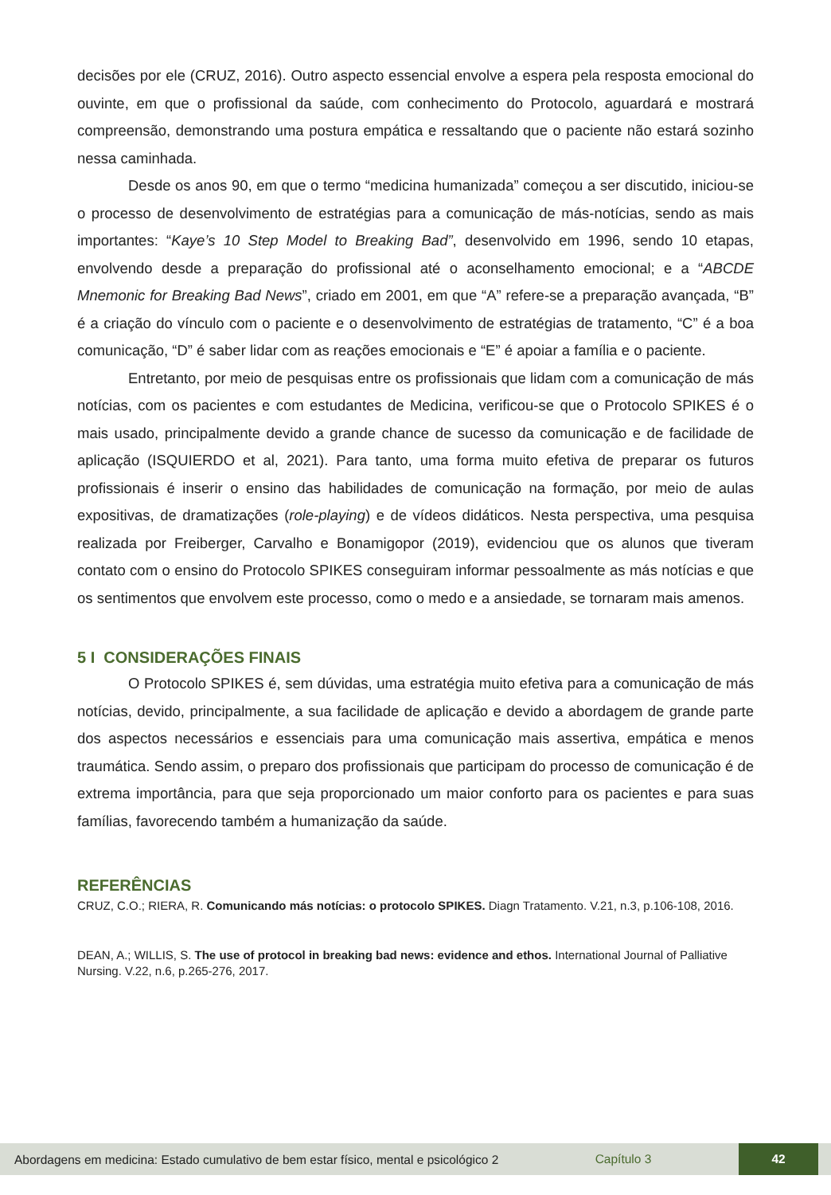decisões por ele (CRUZ, 2016). Outro aspecto essencial envolve a espera pela resposta emocional do ouvinte, em que o profissional da saúde, com conhecimento do Protocolo, aguardará e mostrará compreensão, demonstrando uma postura empática e ressaltando que o paciente não estará sozinho nessa caminhada.
Desde os anos 90, em que o termo “medicina humanizada” começou a ser discutido, iniciou-se o processo de desenvolvimento de estratégias para a comunicação de más-notícias, sendo as mais importantes: “Kaye’s 10 Step Model to Breaking Bad”, desenvolvido em 1996, sendo 10 etapas, envolvendo desde a preparação do profissional até o aconselhamento emocional; e a “ABCDE Mnemonic for Breaking Bad News”, criado em 2001, em que “A” refere-se a preparação avançada, “B” é a criação do vínculo com o paciente e o desenvolvimento de estratégias de tratamento, “C” é a boa comunicação, “D” é saber lidar com as reações emocionais e “E” é apoiar a família e o paciente.
Entretanto, por meio de pesquisas entre os profissionais que lidam com a comunicação de más notícias, com os pacientes e com estudantes de Medicina, verificou-se que o Protocolo SPIKES é o mais usado, principalmente devido a grande chance de sucesso da comunicação e de facilidade de aplicação (ISQUIERDO et al, 2021). Para tanto, uma forma muito efetiva de preparar os futuros profissionais é inserir o ensino das habilidades de comunicação na formação, por meio de aulas expositivas, de dramatizações (role-playing) e de vídeos didáticos. Nesta perspectiva, uma pesquisa realizada por Freiberger, Carvalho e Bonamigopor (2019), evidenciou que os alunos que tiveram contato com o ensino do Protocolo SPIKES conseguiram informar pessoalmente as más notícias e que os sentimentos que envolvem este processo, como o medo e a ansiedade, se tornaram mais amenos.
5 I CONSIDERAÇÕES FINAIS
O Protocolo SPIKES é, sem dúvidas, uma estratégia muito efetiva para a comunicação de más notícias, devido, principalmente, a sua facilidade de aplicação e devido a abordagem de grande parte dos aspectos necessários e essenciais para uma comunicação mais assertiva, empática e menos traumática. Sendo assim, o preparo dos profissionais que participam do processo de comunicação é de extrema importância, para que seja proporcionado um maior conforto para os pacientes e para suas famílias, favorecendo também a humanização da saúde.
REFERÊNCIAS
CRUZ, C.O.; RIERA, R. Comunicando más notícias: o protocolo SPIKES. Diagn Tratamento. V.21, n.3, p.106-108, 2016.
DEAN, A.; WILLIS, S. The use of protocol in breaking bad news: evidence and ethos. International Journal of Palliative Nursing. V.22, n.6, p.265-276, 2017.
Abordagens em medicina: Estado cumulativo de bem estar físico, mental e psicológico 2
Capítulo 3
42